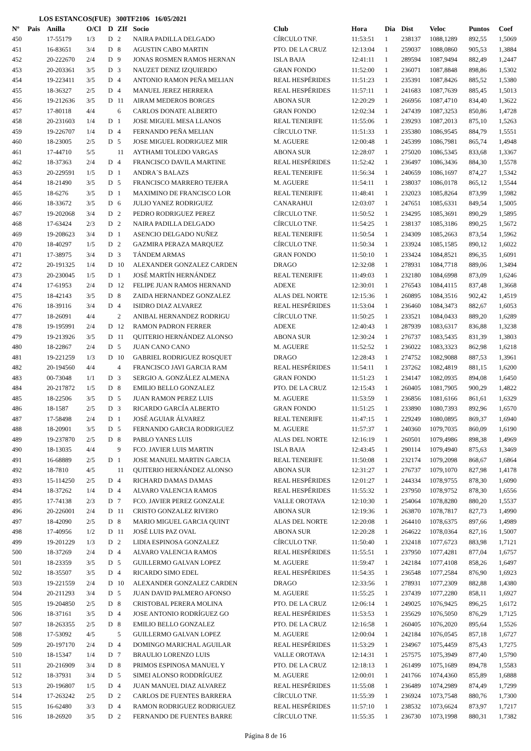LOS ESTANCOS(FUE) 300TF2106 16/05/2021
| Nº | Pais | Anilla | O/Cl | D | ZIf | Socio | Club | Hora | Dia | Dist | Veloc | Puntos | Coef |
| --- | --- | --- | --- | --- | --- | --- | --- | --- | --- | --- | --- | --- | --- |
| 450 | | 17-55179 | 1/3 | D | 2 | NAIRA PADILLA DELGADO | CÍRCULO TNF. | 11:53:51 | 1 | 238137 | 1088,1289 | 892,55 | 1,5069 |
| 451 | | 16-83651 | 3/4 | D | 8 | AGUSTIN CABO MARTIN | PTO. DE LA CRUZ | 12:13:04 | 1 | 259037 | 1088,0860 | 905,53 | 1,3884 |
| 452 | | 20-222670 | 2/4 | D | 9 | JONAS ROSMEN RAMOS HERNAN | ISLA BAJA | 12:41:11 | 1 | 289594 | 1087,9494 | 882,49 | 1,2447 |
| 453 | | 20-203361 | 3/5 | D | 3 | NAUZET DENIZ IZQUIERDO | GRAN FONDO | 11:52:00 | 1 | 236071 | 1087,8848 | 898,86 | 1,5302 |
| 454 | | 19-223411 | 3/5 | D | 4 | ANTONIO RAMON PEÑA MELIAN | REAL HESPÉRIDES | 11:51:23 | 1 | 235391 | 1087,8426 | 885,52 | 1,5380 |
| 455 | | 18-36327 | 2/5 | D | 4 | MANUEL JEREZ HERRERA | REAL HESPÉRIDES | 11:57:11 | 1 | 241683 | 1087,7639 | 885,45 | 1,5013 |
| 456 | | 19-212636 | 3/5 | D | 11 | AIRAM MEDEROS BORGES | ABONA SUR | 12:20:29 | 1 | 266956 | 1087,4710 | 834,40 | 1,3622 |
| 457 | | 17-80118 | 4/4 | | 6 | CARLOS DONATE ALBERTO | GRAN FONDO | 12:02:34 | 1 | 247439 | 1087,3253 | 850,86 | 1,4728 |
| 458 | | 20-231603 | 1/4 | D | 1 | JOSE MIGUEL MESA LLANOS | REAL TENERIFE | 11:55:06 | 1 | 239293 | 1087,2013 | 875,10 | 1,5263 |
| 459 | | 19-226707 | 1/4 | D | 4 | FERNANDO PEÑA MELIAN | CÍRCULO TNF. | 11:51:33 | 1 | 235380 | 1086,9545 | 884,79 | 1,5551 |
| 460 | | 18-23005 | 2/5 | D | 5 | JOSE MIGUEL RODRIGUEZ MIR | M. AGUERE | 12:00:48 | 1 | 245399 | 1086,7981 | 865,74 | 1,4948 |
| 461 | | 17-44710 | 5/5 | | 11 | AYTHAMI TOLEDO VARGAS | ABONA SUR | 12:28:07 | 1 | 275020 | 1086,5345 | 833,68 | 1,3367 |
| 462 | | 18-37363 | 2/4 | D | 4 | FRANCISCO DAVILA MARTINE | REAL HESPÉRIDES | 11:52:42 | 1 | 236497 | 1086,3436 | 884,30 | 1,5578 |
| 463 | | 20-229591 | 1/5 | D | 1 | ANDRA´S BALAZS | REAL TENERIFE | 11:56:34 | 1 | 240659 | 1086,1697 | 874,27 | 1,5342 |
| 464 | | 18-21490 | 3/5 | D | 5 | FRANCISCO MARRERO TEJERA | M. AGUERE | 11:54:11 | 1 | 238037 | 1086,0178 | 865,12 | 1,5544 |
| 465 | | 18-6276 | 3/5 | D | 1 | MAXIMINO DE FRANCISCO LOR | REAL TENERIFE | 11:48:41 | 1 | 232023 | 1085,8264 | 873,99 | 1,5982 |
| 466 | | 18-33672 | 3/5 | D | 6 | JULIO YANEZ RODRIGUEZ | CANARAHUI | 12:03:07 | 1 | 247651 | 1085,6331 | 849,54 | 1,5005 |
| 467 | | 19-202068 | 3/4 | D | 2 | PEDRO RODRIGUEZ PEREZ | CÍRCULO TNF. | 11:50:52 | 1 | 234295 | 1085,3691 | 890,29 | 1,5895 |
| 468 | | 17-63424 | 2/3 | D | 2 | NAIRA PADILLA DELGADO | CÍRCULO TNF. | 11:54:25 | 1 | 238137 | 1085,3186 | 890,25 | 1,5672 |
| 469 | | 19-208623 | 3/4 | D | 1 | ASENCIO DELGADO NUÑEZ | REAL TENERIFE | 11:50:54 | 1 | 234309 | 1085,2663 | 873,54 | 1,5962 |
| 470 | | 18-40297 | 1/5 | D | 2 | GAZMIRA PERAZA MARQUEZ | CÍRCULO TNF. | 11:50:34 | 1 | 233924 | 1085,1585 | 890,12 | 1,6022 |
| 471 | | 17-38975 | 3/4 | D | 3 | TÁNDEM ARMAS | GRAN FONDO | 11:50:10 | 1 | 233424 | 1084,8521 | 896,35 | 1,6091 |
| 472 | | 20-191325 | 1/4 | D | 10 | ALEXANDER GONZALEZ CARDEN | DRAGO | 12:32:08 | 1 | 278931 | 1084,7718 | 889,06 | 1,3494 |
| 473 | | 20-230045 | 1/5 | D | 1 | JOSÉ MARTÍN HERNÁNDEZ | REAL TENERIFE | 11:49:03 | 1 | 232180 | 1084,6998 | 873,09 | 1,6246 |
| 474 | | 17-61953 | 2/4 | D | 12 | FELIPE JUAN RAMOS HERNAND | ADEXE | 12:30:01 | 1 | 276543 | 1084,4115 | 837,48 | 1,3668 |
| 475 | | 18-42143 | 3/5 | D | 8 | ZAIDA HERNANDEZ GONZALEZ | ALAS DEL NORTE | 12:15:36 | 1 | 260895 | 1084,3516 | 902,42 | 1,4519 |
| 476 | | 18-39116 | 3/4 | D | 4 | ISIDRO DIAZ ALVAREZ | REAL HESPÉRIDES | 11:53:04 | 1 | 236460 | 1084,3473 | 882,67 | 1,6053 |
| 477 | | 18-26091 | 4/4 | | 2 | ANIBAL HERNANDEZ RODRIGU | CÍRCULO TNF. | 11:50:25 | 1 | 233521 | 1084,0433 | 889,20 | 1,6289 |
| 478 | | 19-195991 | 2/4 | D | 12 | RAMON PADRON FERRER | ADEXE | 12:40:43 | 1 | 287939 | 1083,6317 | 836,88 | 1,3238 |
| 479 | | 19-213926 | 3/5 | D | 11 | QUITERIO HERNÁNDEZ ALONSO | ABONA SUR | 12:30:24 | 1 | 276737 | 1083,5435 | 831,39 | 1,3803 |
| 480 | | 18-22867 | 2/4 | D | 5 | JUAN CANO CANO | M. AGUERE | 11:52:52 | 1 | 236022 | 1083,3323 | 862,98 | 1,6218 |
| 481 | | 19-221259 | 1/3 | D | 10 | GABRIEL RODRIGUEZ ROSQUET | DRAGO | 12:28:43 | 1 | 274752 | 1082,9088 | 887,53 | 1,3961 |
| 482 | | 20-194560 | 4/4 | | 4 | FRANCISCO JAVI GARCIA RAM | REAL HESPÉRIDES | 11:54:11 | 1 | 237262 | 1082,4819 | 881,15 | 1,6200 |
| 483 | | 00-73048 | 1/1 | D | 3 | SERGIO A. GONZÁLEZ ALMENA | GRAN FONDO | 11:51:23 | 1 | 234147 | 1082,0935 | 894,08 | 1,6450 |
| 484 | | 20-217872 | 1/5 | D | 8 | EMILIO BELLO GONZALEZ | PTO. DE LA CRUZ | 12:15:43 | 1 | 260405 | 1081,7905 | 900,29 | 1,4822 |
| 485 | | 18-22506 | 3/5 | D | 5 | JUAN RAMON PEREZ LUIS | M. AGUERE | 11:53:59 | 1 | 236856 | 1081,6166 | 861,61 | 1,6329 |
| 486 | | 18-1587 | 2/5 | D | 3 | RICARDO GARCÍA ALBERTO | GRAN FONDO | 11:51:25 | 1 | 233890 | 1080,7393 | 892,96 | 1,6570 |
| 487 | | 17-58498 | 2/4 | D | 1 | JOSÉ AGUIAR ÁLVAREZ | REAL TENERIFE | 11:47:15 | 1 | 229249 | 1080,0895 | 869,37 | 1,6940 |
| 488 | | 18-20901 | 3/5 | D | 5 | FERNANDO GARCIA RODRIGUEZ | M. AGUERE | 11:57:37 | 1 | 240360 | 1079,7035 | 860,09 | 1,6190 |
| 489 | | 19-237870 | 2/5 | D | 8 | PABLO YANES LUIS | ALAS DEL NORTE | 12:16:19 | 1 | 260501 | 1079,4986 | 898,38 | 1,4969 |
| 490 | | 18-13035 | 4/4 | | 9 | FCO. JAVIER LUIS MARTIN | ISLA BAJA | 12:43:45 | 1 | 290114 | 1079,4940 | 875,63 | 1,3469 |
| 491 | | 16-68889 | 2/5 | D | 1 | JOSE MANUEL MARTIN GARCIA | REAL TENERIFE | 11:50:08 | 1 | 232174 | 1079,2098 | 868,67 | 1,6864 |
| 492 | | 18-7810 | 4/5 | | 11 | QUITERIO HERNÁNDEZ ALONSO | ABONA SUR | 12:31:27 | 1 | 276737 | 1079,1070 | 827,98 | 1,4178 |
| 493 | | 15-114250 | 2/5 | D | 4 | RICHARD DAMAS DAMAS | REAL HESPÉRIDES | 12:01:27 | 1 | 244334 | 1078,9755 | 878,30 | 1,6090 |
| 494 | | 18-37262 | 1/4 | D | 4 | ALVARO VALENCIA RAMOS | REAL HESPÉRIDES | 11:55:32 | 1 | 237950 | 1078,9752 | 878,30 | 1,6556 |
| 495 | | 17-74138 | 2/3 | D | 7 | FCO. JAVIER PEREZ GONZALE | VALLE OROTAVA | 12:10:30 | 1 | 254064 | 1078,8280 | 880,20 | 1,5537 |
| 496 | | 20-226001 | 2/4 | D | 11 | CRISTO GONZALEZ RIVERO | ABONA SUR | 12:19:36 | 1 | 263870 | 1078,7817 | 827,73 | 1,4990 |
| 497 | | 18-42090 | 2/5 | D | 8 | MARIO MIGUEL GARCIA QUINT | ALAS DEL NORTE | 12:20:08 | 1 | 264410 | 1078,6375 | 897,66 | 1,4989 |
| 498 | | 17-40956 | 1/2 | D | 11 | JOSÉ LUIS PAZ OVAL | ABONA SUR | 12:20:28 | 1 | 264622 | 1078,0364 | 827,16 | 1,5007 |
| 499 | | 19-201229 | 1/3 | D | 2 | LIDIA ESPINOSA GONZALEZ | CÍRCULO TNF. | 11:50:40 | 1 | 232418 | 1077,6723 | 883,98 | 1,7121 |
| 500 | | 18-37269 | 2/4 | D | 4 | ALVARO VALENCIA RAMOS | REAL HESPÉRIDES | 11:55:51 | 1 | 237950 | 1077,4281 | 877,04 | 1,6757 |
| 501 | | 18-23359 | 3/5 | D | 5 | GUILLERMO GALVAN LOPEZ | M. AGUERE | 11:59:47 | 1 | 242184 | 1077,4108 | 858,26 | 1,6497 |
| 502 | | 18-35507 | 3/5 | D | 4 | RICARDO SIMO EDEL | REAL HESPÉRIDES | 11:54:35 | 1 | 236548 | 1077,2584 | 876,90 | 1,6923 |
| 503 | | 19-221559 | 2/4 | D | 10 | ALEXANDER GONZALEZ CARDEN | DRAGO | 12:33:56 | 1 | 278931 | 1077,2309 | 882,88 | 1,4380 |
| 504 | | 20-211293 | 3/4 | D | 5 | JUAN DAVID PALMERO AFONSO | M. AGUERE | 11:55:25 | 1 | 237439 | 1077,2280 | 858,11 | 1,6927 |
| 505 | | 19-204850 | 2/5 | D | 8 | CRISTOBAL PERERA MOLINA | PTO. DE LA CRUZ | 12:06:14 | 1 | 249025 | 1076,9425 | 896,25 | 1,6172 |
| 506 | | 18-37161 | 3/5 | D | 4 | JOSE ANTONIO RODRÍGUEZ GO | REAL HESPÉRIDES | 11:53:53 | 1 | 235629 | 1076,5050 | 876,29 | 1,7125 |
| 507 | | 18-263355 | 2/5 | D | 8 | EMILIO BELLO GONZALEZ | PTO. DE LA CRUZ | 12:16:58 | 1 | 260405 | 1076,2020 | 895,64 | 1,5526 |
| 508 | | 17-53092 | 4/5 | | 5 | GUILLERMO GALVAN LOPEZ | M. AGUERE | 12:00:04 | 1 | 242184 | 1076,0545 | 857,18 | 1,6727 |
| 509 | | 20-197170 | 2/4 | D | 4 | DOMINGO MARICHAL AGUILAR | REAL HESPÉRIDES | 11:53:29 | 1 | 234967 | 1075,4459 | 875,43 | 1,7275 |
| 510 | | 18-15347 | 1/4 | D | 7 | BRAULIO LORENZO LUIS | VALLE OROTAVA | 12:14:31 | 1 | 257575 | 1075,3949 | 877,40 | 1,5790 |
| 511 | | 20-216909 | 3/4 | D | 8 | PRIMOS ESPINOSA MANUEL Y | PTO. DE LA CRUZ | 12:18:13 | 1 | 261499 | 1075,1689 | 894,78 | 1,5583 |
| 512 | | 18-37931 | 3/4 | D | 5 | SIMEI ALONSO RODDRÍGUEZ | M. AGUERE | 12:00:01 | 1 | 241766 | 1074,4360 | 855,89 | 1,6888 |
| 513 | | 20-196807 | 1/5 | D | 4 | JUAN MANUEL DIAZ ALVAREZ | REAL HESPÉRIDES | 11:55:08 | 1 | 236489 | 1074,2989 | 874,49 | 1,7299 |
| 514 | | 17-263242 | 2/5 | D | 2 | CARLOS DE FUENTES BARRERA | CÍRCULO TNF. | 11:55:39 | 1 | 236924 | 1073,7548 | 880,76 | 1,7300 |
| 515 | | 16-62480 | 3/3 | D | 4 | RAMON RODRIGUEZ RODRIGUEZ | REAL HESPÉRIDES | 11:57:10 | 1 | 238532 | 1073,6624 | 873,97 | 1,7217 |
| 516 | | 18-26920 | 3/5 | D | 2 | FERNANDO DE FUENTES BARRE | CÍRCULO TNF. | 11:55:35 | 1 | 236730 | 1073,1998 | 880,31 | 1,7382 |
Página 8 de 16